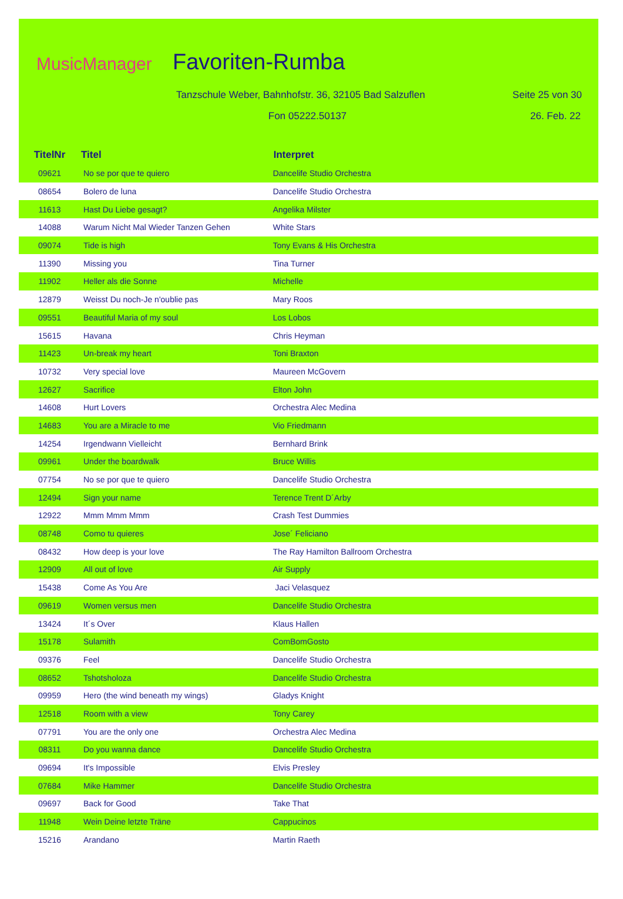MusicManager Favoriten-Rumba
Tanzschule Weber, Bahnhofstr. 36, 32105 Bad Salzuflen
Seite 25 von 30
Fon 05222.50137 26. Feb. 22
| TitelNr | Titel | | Interpret |
| --- | --- | --- | --- |
| 09621 | No se por que te quiero | | Dancelife Studio Orchestra |
| 08654 | Bolero de luna | | Dancelife Studio Orchestra |
| 11613 | Hast Du Liebe gesagt? | | Angelika Milster |
| 14088 | Warum Nicht Mal Wieder Tanzen Gehen | | White Stars |
| 09074 | Tide is high | | Tony Evans & His Orchestra |
| 11390 | Missing you | | Tina Turner |
| 11902 | Heller als die Sonne | | Michelle |
| 12879 | Weisst Du noch-Je n'oublie pas | | Mary Roos |
| 09551 | Beautiful Maria of my soul | | Los Lobos |
| 15615 | Havana | | Chris Heyman |
| 11423 | Un-break my heart | | Toni Braxton |
| 10732 | Very special love | | Maureen McGovern |
| 12627 | Sacrifice | | Elton John |
| 14608 | Hurt Lovers | | Orchestra Alec Medina |
| 14683 | You are a Miracle to me | | Vio Friedmann |
| 14254 | Irgendwann Vielleicht | | Bernhard Brink |
| 09961 | Under the boardwalk | | Bruce Willis |
| 07754 | No se por que te quiero | | Dancelife Studio Orchestra |
| 12494 | Sign your name | | Terence Trent D´Arby |
| 12922 | Mmm Mmm Mmm | | Crash Test Dummies |
| 08748 | Como tu quieres | | Jose´ Feliciano |
| 08432 | How deep is your love | | The Ray Hamilton Ballroom Orchestra |
| 12909 | All out of love | | Air Supply |
| 15438 | Come As You Are | | Jaci Velasquez |
| 09619 | Women versus men | | Dancelife Studio Orchestra |
| 13424 | It´s Over | | Klaus Hallen |
| 15178 | Sulamith | | ComBomGosto |
| 09376 | Feel | | Dancelife Studio Orchestra |
| 08652 | Tshotsholoza | | Dancelife Studio Orchestra |
| 09959 | Hero (the wind beneath my wings) | | Gladys Knight |
| 12518 | Room with a view | | Tony Carey |
| 07791 | You are the only one | | Orchestra Alec Medina |
| 08311 | Do you wanna dance | | Dancelife Studio Orchestra |
| 09694 | It's Impossible | | Elvis Presley |
| 07684 | Mike Hammer | | Dancelife Studio Orchestra |
| 09697 | Back for Good | | Take That |
| 11948 | Wein Deine letzte Träne | | Cappucinos |
| 15216 | Arandano | | Martin Raeth |